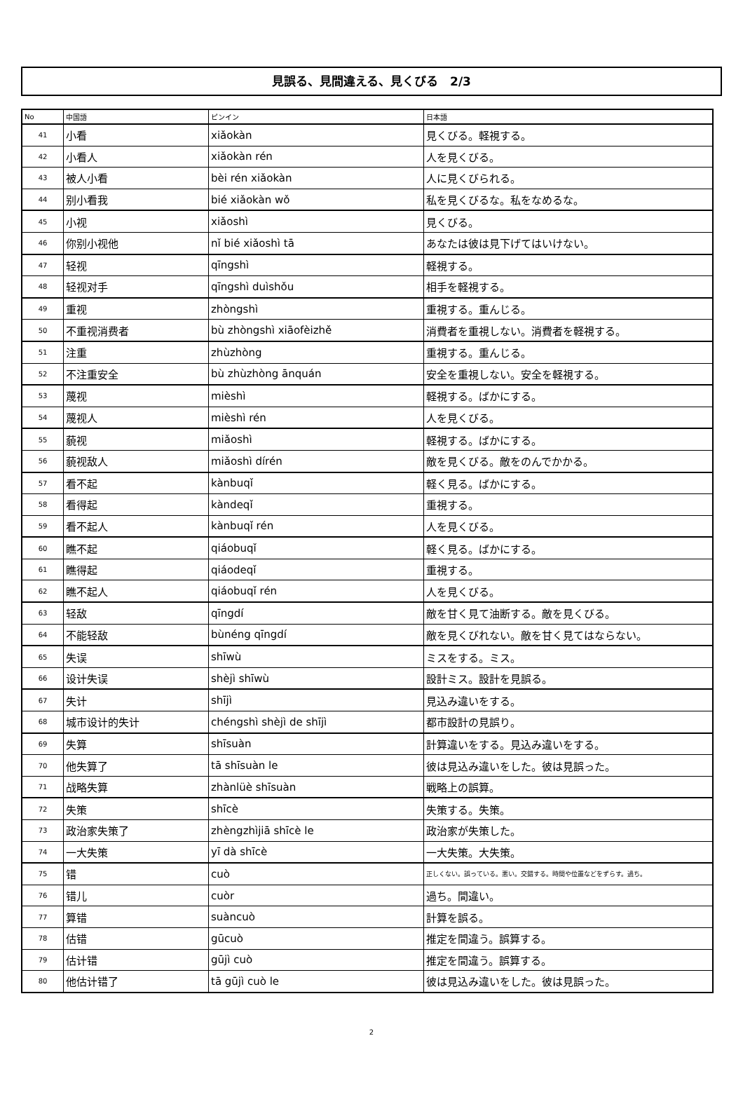見誤る、見間違える、見くびる　2/3
| No | 中国語 | ピンイン | 日本語 |
| --- | --- | --- | --- |
| 41 | 小看 | xiǎokàn | 見くびる。軽視する。 |
| 42 | 小看人 | xiǎokàn rén | 人を見くびる。 |
| 43 | 被人小看 | bèi rén xiǎokàn | 人に見くびられる。 |
| 44 | 别小看我 | bié xiǎokàn wǒ | 私を見くびるな。私をなめるな。 |
| 45 | 小视 | xiǎoshì | 見くびる。 |
| 46 | 你别小视他 | nǐ bié xiǎoshì tā | あなたは彼は見下げてはいけない。 |
| 47 | 轻视 | qīngshì | 軽視する。 |
| 48 | 轻视对手 | qīngshì duìshǒu | 相手を軽視する。 |
| 49 | 重视 | zhòngshì | 重視する。重んじる。 |
| 50 | 不重视消费者 | bù zhòngshì xiāofèizhě | 消費者を重視しない。消費者を軽視する。 |
| 51 | 注重 | zhùzhòng | 重視する。重んじる。 |
| 52 | 不注重安全 | bù zhùzhòng ānquán | 安全を重視しない。安全を軽視する。 |
| 53 | 蔑视 | mièshì | 軽視する。ばかにする。 |
| 54 | 蔑视人 | mièshì rén | 人を見くびる。 |
| 55 | 藐视 | miǎoshì | 軽視する。ばかにする。 |
| 56 | 藐视敌人 | miǎoshì dírén | 敵を見くびる。敵をのんでかかる。 |
| 57 | 看不起 | kànbuqǐ | 軽く見る。ばかにする。 |
| 58 | 看得起 | kàndeqǐ | 重視する。 |
| 59 | 看不起人 | kànbuqǐ rén | 人を見くびる。 |
| 60 | 瞧不起 | qiáobuqǐ | 軽く見る。ばかにする。 |
| 61 | 瞧得起 | qiáodeqǐ | 重視する。 |
| 62 | 瞧不起人 | qiáobuqǐ rén | 人を見くびる。 |
| 63 | 轻敌 | qīngdí | 敵を甘く見て油断する。敵を見くびる。 |
| 64 | 不能轻敌 | bùnéng qīngdí | 敵を見くびれない。敵を甘く見てはならない。 |
| 65 | 失误 | shīwù | ミスをする。ミス。 |
| 66 | 设计失误 | shèjì shīwù | 設計ミス。設計を見誤る。 |
| 67 | 失计 | shījì | 見込み違いをする。 |
| 68 | 城市设计的失计 | chéngshì shèjì de shījì | 都市設計の見誤り。 |
| 69 | 失算 | shīsuàn | 計算違いをする。見込み違いをする。 |
| 70 | 他失算了 | tā shīsuàn le | 彼は見込み違いをした。彼は見誤った。 |
| 71 | 战略失算 | zhànlüè shīsuàn | 戦略上の誤算。 |
| 72 | 失策 | shīcè | 失策する。失策。 |
| 73 | 政治家失策了 | zhèngzhìjiā shīcè le | 政治家が失策した。 |
| 74 | 一大失策 | yī dà shīcè | 一大失策。大失策。 |
| 75 | 错 | cuò | 正しくない。誤っている。悪い。交錯する。時間や位置などをずらす。過ち。 |
| 76 | 错儿 | cuòr | 過ち。間違い。 |
| 77 | 算错 | suàncuò | 計算を誤る。 |
| 78 | 估错 | gūcuò | 推定を間違う。誤算する。 |
| 79 | 估计错 | gūjì cuò | 推定を間違う。誤算する。 |
| 80 | 他估计错了 | tā gūjì cuò le | 彼は見込み違いをした。彼は見誤った。 |
2